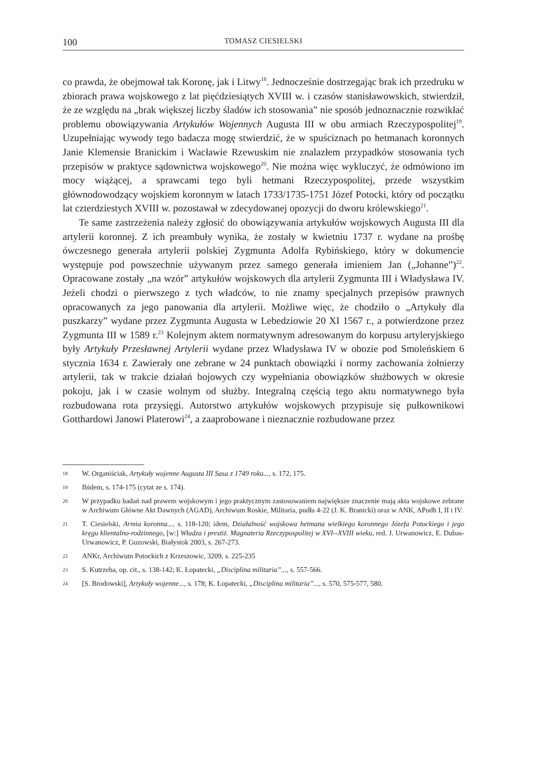100 TOMASZ CIESIELSKI
co prawda, że obejmował tak Koronę, jak i Litwy<sup>18</sup>. Jednocześnie dostrzegając brak ich przedruku w zbiorach prawa wojskowego z lat pięćdziesiątych XVIII w. i czasów stanisławowskich, stwierdził, że ze względu na „brak większej liczby śladów ich stosowania” nie sposób jednoznacznie rozwikłać problemu obowiązywania Artykułów Wojennych Augusta III w obu armiach Rzeczypospolitej<sup>19</sup>. Uzupełniając wywody tego badacza mogę stwierdzić, że w spuściznach po hetmanach koronnych Janie Klemensie Branickim i Wacławie Rzewuskim nie znalazłem przypadków stosowania tych przepisów w praktyce sądownictwa wojskowego<sup>20</sup>. Nie można więc wykluczyć, że odmówiono im mocy wiążącej, a sprawcami tego byli hetmani Rzeczypospolitej, przede wszystkim głównodowodzący wojskiem koronnym w latach 1733/1735-1751 Józef Potocki, który od początku lat czterdziestych XVIII w. pozostawał w zdecydowanej opozycji do dworu królewskiego<sup>21</sup>.
Te same zastrzeżenia należy zgłosić do obowiązywania artykułów wojskowych Augusta III dla artylerii koronnej. Z ich preambuły wynika, że zostały w kwietniu 1737 r. wydane na prośbę ówczesnego generała artylerii polskiej Zygmunta Adolfa Rybińskiego, który w dokumencie występuje pod powszechnie używanym przez samego generała imieniem Jan („Johanne”)<sup>22</sup>. Opracowane zostały „na wzór” artykułów wojskowych dla artylerii Zygmunta III i Władysława IV. Jeżeli chodzi o pierwszego z tych władców, to nie znamy specjalnych przepisów prawnych opracowanych za jego panowania dla artylerii. Możliwe więc, że chodziło o „Artykuły dla puszkarzy” wydane przez Zygmunta Augusta w Lebedziowie 20 XI 1567 r., a potwierdzone przez Zygmunta III w 1589 r.<sup>23</sup> Kolejnym aktem normatywnym adresowanym do korpusu artyleryjskiego były Artykuły Przesławnej Artylerii wydane przez Władysława IV w obozie pod Smoleńskiem 6 stycznia 1634 r. Zawierały one zebrane w 24 punktach obowiązki i normy zachowania żołnierzy artylerii, tak w trakcie działań bojowych czy wypełniania obowiązków służbowych w okresie pokoju, jak i w czasie wolnym od służby. Integralną częścią tego aktu normatywnego była rozbudowana rota przysięgi. Autorstwo artykułów wojskowych przypisuje się pułkownikowi Gotthardowi Janowi Platerowi<sup>24</sup>, a zaaprobowane i nieznacznie rozbudowane przez
18 W. Organiściak, Artykuły wojenne Augusta III Sasa z 1749 roku..., s. 172, 175.
19 Ibidem, s. 174-175 (cytat ze s. 174).
20 W przypadku badań nad prawem wojskowym i jego praktycznym zastosowaniem największe znaczenie mają akta wojskowe zebrane w Archiwum Główne Akt Dawnych (AGAD), Archiwum Roskie, Militaria, pudła 4-22 (J. K. Branicki) oraz w ANK, APodh I, II i IV.
21 T. Ciesielski, Armia koronna..., s. 118-120; idem, Działalność wojskowa hetmana wielkiego koronnego Józefa Potockiego i jego kręgu klientalno-rodzinnego, [w:] Władza i prestiż. Magnateria Rzeczypospolitej w XVI--XVIII wieku, red. J. Urwanowicz, E. Dubas-Urwanowicz, P. Guzowski, Białystok 2003, s. 267-273.
22 ANKr, Archiwum Potockich z Krzeszowic, 3209, s. 225-235
23 S. Kutrzeba, op. cit., s. 138-142; K. Łopatecki, „Disciplina militaria”..., s. 557-566.
24 [S. Brodowski], Artykuły wojenne..., s. 178; K. Łopatecki, „Disciplina militaria”..., s. 570, 575-577, 580.